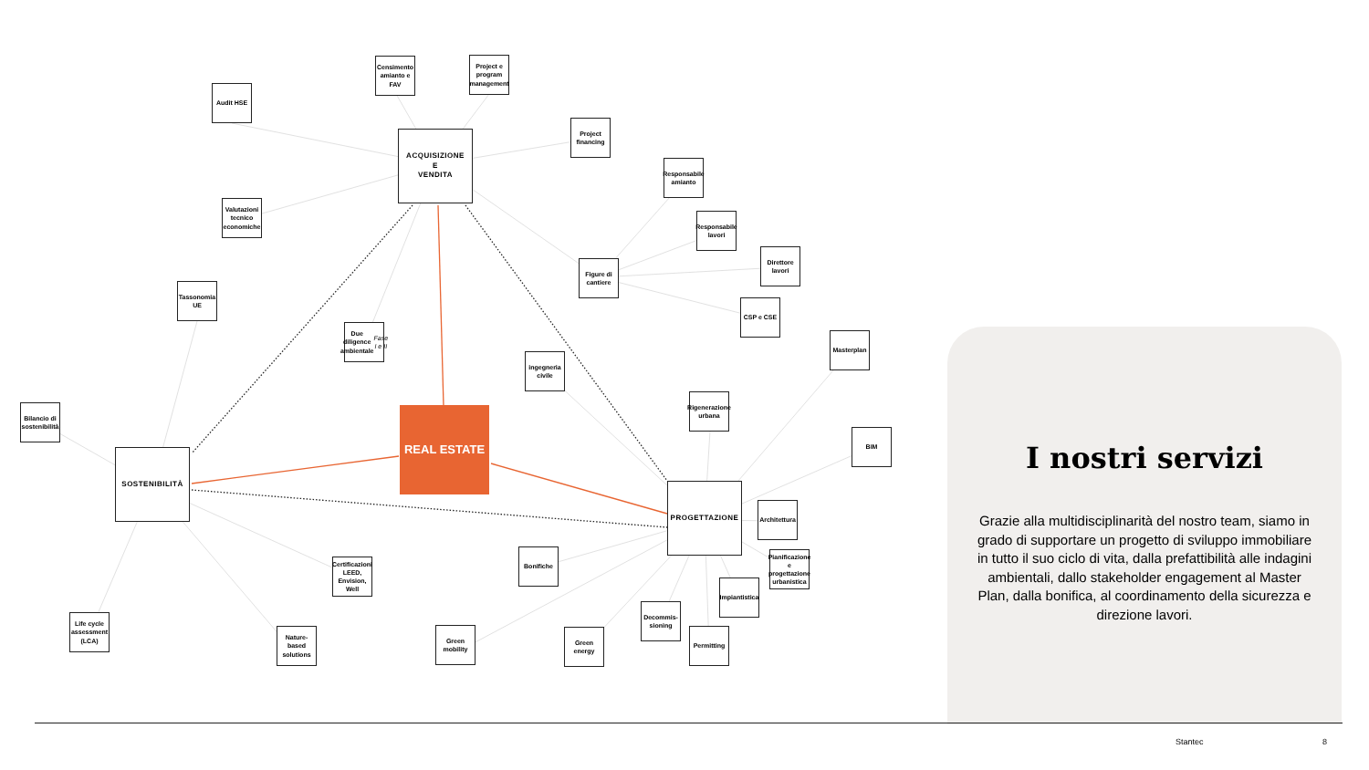Audit HSE
Censimento amianto e FAV
Project e program management
ACQUISIZIONE
E
VENDITA
Project financing
Valutazioni tecnico economiche
Responsabile amianto
Responsabile lavori
Direttore lavori
Figure di cantiere
CSP e CSE
Tassonomia UE
Due diligence ambientale Fase I e II
Masterplan
ingegneria civile
Rigenerazione urbana
Bilancio di sostenibilità
REAL ESTATE
BIM
SOSTENIBILITÀ
PROGETTAZIONE
Architettura
Bonifiche
Certificazioni LEED, Envision, Well
Pianificazione e progettazione urbanistica
Impiantistica
Decommis-sioning
Life cycle assessment (LCA)
Green mobility
Nature-based solutions
Green energy
Permitting
I nostri servizi
Grazie alla multidisciplinarità del nostro team, siamo in grado di supportare un progetto di sviluppo immobiliare in tutto il suo ciclo di vita, dalla prefattibilità alle indagini ambientali, dallo stakeholder engagement al Master Plan, dalla bonifica, al coordinamento della sicurezza e direzione lavori.
Stantec 8